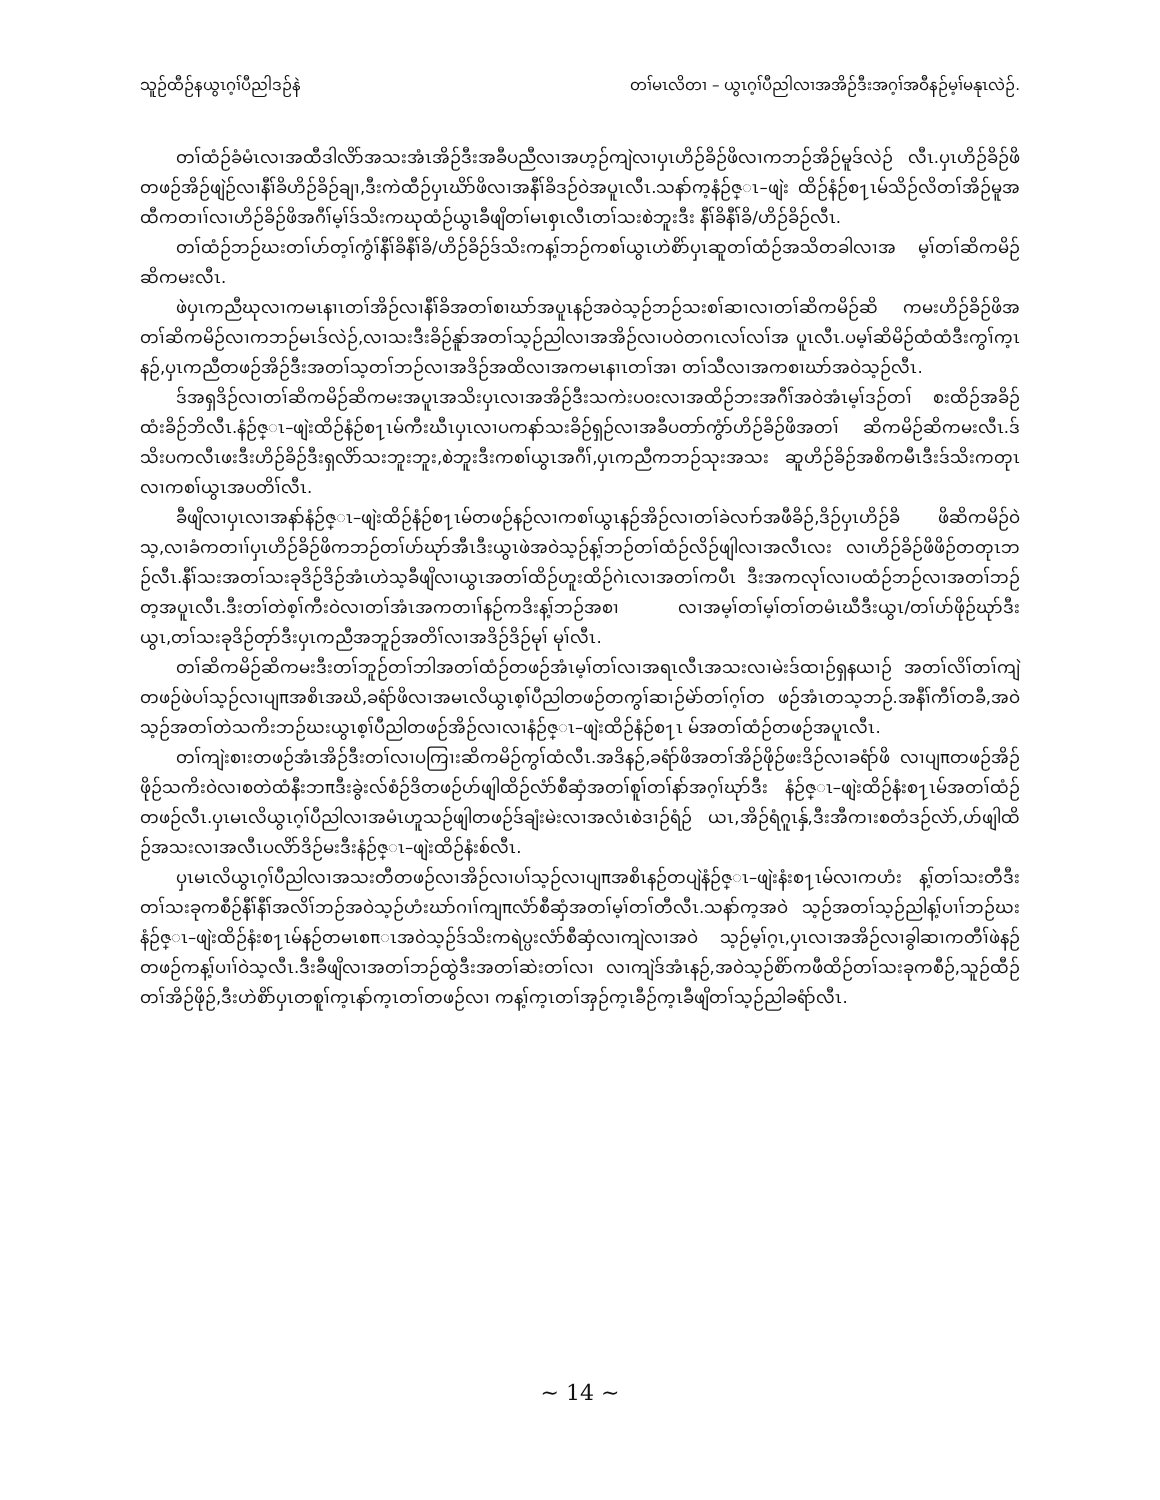သူဉ်ထီဉ်နယွၤဂ့ၢ်ပီညါဒဉ်နဲ တၢ်မၤလိတၢ – ယွၤဂ့ၢ်ပီညါလၢအအိဉ်ဒီးအဂ့ၢ်အဝီနဉ်မ့ၢ်မနုၤလဲဉ်.
တၢ်ထံဉ်ခံမံၤလၢအထီဒါလိာ်အသးအံၤအိဉ်ဒီးအခီပညီလၢအဟ့ဉ်ကျဲလၢပှၤဟိဉ်ခိဉ်ဖိလၢကဘဉ်အိဉ်မူဒ်လဲဉ် လီၤ.ပှၤဟိဉ်ခိဉ်ဖိတဖဉ်အိဉ်ဖျဲဉ်လၢနီၢ်ခိဟိဉ်ခိဉ်ချၢ,ဒီးကဲထီဉ်ပှၤဃိာ်ဖိလၢအနီၢ်ခိဒဉ်ဝဲအပူၤလီၤ.သနာ်က့နံဉ်ဇ္ၤ–ဖျဲး ထိဉ်နံဉ်စ႑ၤမ်သိဉ်လိတၢ်အိဉ်မူအထီကတၢၢ်လၢဟိဉ်ခိဉ်ဖိအဂီၢ်မ့ၢ်ဒ်သိးကဃုထံဉ်ယွၤခီဖျိတၢ်မၤစှၤလီၤတၢ်သးစဲဘူးဒီး နီၢ်ခိနီၢ်ခိ/ဟိဉ်ခိဉ်လီၤ.
တၢ်ထံဉ်ဘဉ်ဃးတၢ်ပာ်တ့ၢ်ကွံၢ်နီၢ်ခိနီၢ်ခိ/ဟိဉ်ခိဉ်ဒ်သိးကန့ၢ်ဘဉ်ကစၢ်ယွၤဟဲစိာ်ပှၤဆူတၢ်ထံဉ်အသိတခါလၢအ မ့ၢ်တၢ်ဆိကမိဉ်ဆိကမးလီၤ.
ဖဲပှၤကညီဃုလၢကမၤနၢၤတၢ်အိဉ်လၢနီၢ်ခိအတၢ်စၢဃာ်အပူၤနဉ်အဝဲသ့ဉ်ဘဉ်သးစၢ်ဆၢလၢတၢ်ဆိကမိဉ်ဆိ ကမးဟိဉ်ခိဉ်ဖိအတၢ်ဆိကမိဉ်လၢကဘဉ်မၤဒ်လဲဉ်,လၢသးဒီးခိဉ်နူာ်အတၢ်သ့ဉ်ညါလၢအအိဉ်လၢပဝဲတဂၤလၢ်လၢ်အ ပူၤလီၤ.ပမ့ၢ်ဆိမိဉ်ထံထံဒီးကွၢ်က့ၤနဉ်,ပှၤကညီတဖဉ်အိဉ်ဒီးအတၢ်သ့တၢ်ဘဉ်လၢအဒိဉ်အထိလၢအကမၤနၢၤတၢ်အၢ တၢ်သီလၢအကစၢဃာ်အဝဲသ့ဉ်လီၤ.
ဒ်အရှဒိဉ်လၢတၢ်ဆိကမိဉ်ဆိကမးအပူၤအသိးပှၤလၢအအိဉ်ဒီးသကဲးပဝးလၢအထိဉ်ဘးအဂီၢ်အဝဲအံၤမ့ၢ်ဒဉ်တၢ် စးထိဉ်အခိဉ်ထံးခိဉ်ဘိလီၤ.နံဉ်ဇ္ၤ–ဖျဲးထိဉ်နံဉ်စ႑ၤမ်ကီးဃီၤပှၤလၢပကနာ်သးခိဉ်ရှဉ်လၢအခီပတာ်ကွံာ်ဟိဉ်ခိဉ်ဖိအတၢ် ဆိကမိဉ်ဆိကမးလီၤ.ဒ်သိးပကလီၤဖးဒီးဟိဉ်ခိဉ်ဒီးရှလိာ်သးဘူးဘူး,စဲဘူးဒီးကစၢ်ယွၤအဂီၢ်,ပှၤကညီကဘဉ်သုးအသး ဆူဟိဉ်ခိဉ်အစိကမီၤဒီးဒ်သိးကတုၤလၢကစၢ်ယွၤအပတိၢ်လီၤ.
ခီဖျိလၢပှၤလၢအနာ်နံဉ်ဇ္ၤ–ဖျဲးထိဉ်နံဉ်စ႑ၤမ်တဖဉ်နဉ်လၢကစၢ်ယွၤနဉ်အိဉ်လၢတၢ်ခဲလၢာ်အဖီခိဉ်,ဒိဉ်ပှၤဟိဉ်ခိ ဖိဆိကမိဉ်ဝဲသ့,လၢခံကတၢၢ်ပှၤဟိဉ်ခိဉ်ဖိကဘဉ်တၢ်ဟ်ဃုာ်အီၤဒီးယွၤဖဲအဝဲသ့ဉ်န့ၢ်ဘဉ်တၢ်ထံဉ်လိဉ်ဖျါလၢအလီၤလး လၢဟိဉ်ခိဉ်ဖိဖိဉ်တတုၤဘဉ်လီၤ.နီၢ်သးအတၢ်သးခုဒိဉ်ဒိဉ်အံၤဟဲသ့ခီဖျိလၢယွၤအတၢ်ထိဉ်ဟူးထိဉ်ဂဲၤလၢအတၢ်ကပီၤ ဒီးအကလုၢ်လၢပထံဉ်ဘဉ်လၢအတၢ်ဘဉ်တ့အပူၤလီၤ.ဒီးတၢ်တဲစ့ၢ်ကီးဝဲလၢတၢ်အံၤအကတၢၢ်နဉ်ကဒိးန့ၢ်ဘဉ်အစၢ လၢအမ့ၢ်တၢ်မ့ၢ်တၢ်တမံၤဃီဒီးယွၤ/တၢ်ပာ်ဖိုဉ်ဃုာ်ဒီးယွၤ,တၢ်သးခုဒိဉ်တုာ်ဒီးပှၤကညီအဘူဉ်အတိၢ်လၢအဒိဉ်ဒိဉ်မုၢ် မုၢ်လီၤ.
တၢ်ဆိကမိဉ်ဆိကမးဒီးတၢ်ဘူဉ်တၢ်ဘါအတၢ်ထံဉ်တဖဉ်အံၤမ့ၢ်တၢ်လၢအရၤလီၤအသးလၢမဲးဒ်ထၢဉ်ရှနယၢဉ် အတၢ်လိၢ်တၢ်ကျဲတဖဉ်ဖဲပၢ်သ့ဉ်လၢပျπအစိၤအဃိ,ခရံာ်ဖိလၢအမၤလိယွၤစ့ၢ်ပီညါတဖဉ်တကွၢ်ဆၢဉ်မဲာ်တၢ်ဂ့ၢ်တ ဖဉ်အံၤတသ့ဘဉ်.အနီၢ်ကီၢ်တခီ,အဝဲသ့ဉ်အတၢ်တဲသကိးဘဉ်ဃးယွၤစ့ၢ်ပီညါတဖဉ်အိဉ်လၢလၢနံဉ်ဇ္ၤ–ဖျဲးထိဉ်နံဉ်စ႑ၤ မ်အတၢ်ထံဉ်တဖဉ်အပူၤလီၤ.
တၢ်ကျဲးစၢးတဖဉ်အံၤအိဉ်ဒီးတၢ်လၢပကြၢးဆိကမိဉ်ကွၢ်ထံလီၤ.အဒိနဉ်,ခရံာ်ဖိအတၢ်အိဉ်ဖိုဉ်ဖးဒိဉ်လၢခရံာ်ဖိ လၢပျπတဖဉ်အိဉ်ဖိုဉ်သကိးဝဲလၢစတဲထံနီးဘπဒီးခွဲးလ်စံဉ်ဒိတဖဉ်ဟ်ဖျါထိဉ်လံာ်စီဆှံအတၢ်စူၢ်တၢ်နာ်အဂ့ၢ်ဃုာ်ဒီး နံဉ်ဇ္ၤ–ဖျဲးထိဉ်နံးစ႑ၤမ်အတၢ်ထံဉ်တဖဉ်လီၤ.ပှၤမၤလိယွၤဂ့ၢ်ပီညါလၢအမံၤဟူသဉ်ဖျါတဖဉ်ဒ်ချံးမဲးလၢအလံၤစဲဒၢဉ်ရံဉ် ယၤ,အိဉ်ရံဂူၤနှ်,ဒီးအီကၢးစတံဒဉ်လဲာ်,ဟ်ဖျါထိဉ်အသးလၢအလီၤပလိာ်ဒိဉ်မးဒီးနံဉ်ဇ္ၤ–ဖျဲးထိဉ်နံးစ်လီၤ.
ပှၤမၤလိယွၤဂ့ၢ်ပီညါလၢအသးတီတဖဉ်လၢအိဉ်လၢပၢ်သ့ဉ်လၢပျπအစိၤနဉ်တပျဲနံဉ်ဇ္ၤ–ဖျဲးနံးစ႑ၤမ်လၢကဟံး န့ၢ်တၢ်သးတီဒီးတၢ်သးခုကစီဉ်နီၢ်နီၢ်အလိၢ်ဘဉ်အဝဲသ့ဉ်ဟံးဃာ်ဂၢၢ်ကျπလံာ်စီဆှံအတၢ်မ့ၢ်တၢ်တီလီၤ.သနာ်က့အဝဲ သ့ဉ်အတၢ်သ့ဉ်ညါန့ၢ်ပၢၢ်ဘဉ်ဃးနံဉ်ဇ္ၤ–ဖျဲးထိဉ်နံးစ႑ၤမ်နဉ်တမၤစπၤအဝဲသ့ဉ်ဒ်သိးကရဲပ္ပးလံာ်စီဆှံလၢကျဲလၢအဝဲ သ့ဉ်မ့ၢ်ဂ့ၤ,ပှၤလၢအအိဉ်လၢခွါဆၢကတီၢ်ဖဲနဉ်တဖဉ်ကန့ၢ်ပၢၢ်ဝဲသ့လီၤ.ဒီးခီဖျိလၢအတၢ်ဘဉ်ထွဲဒီးအတၢ်ဆဲးတၢ်လၢ လၢကျဲဒ်အံၤနဉ်,အဝဲသ့ဉ်စိာ်ကဖီထိဉ်တၢ်သးခုကစီဉ်,သူဉ်ထီဉ်တၢ်အိဉ်ဖိုဉ်,ဒီးဟဲစိာ်ပှၤတစူၢ်က့ၤနာ်က့ၤတၢ်တဖဉ်လၢ ကန့ၢ်က့ၤတၢ်အှဉ်က့ၤခီဉ်က့ၤခီဖျိတၢ်သ့ဉ်ညါခရံာ်လီၤ.
~ 14 ~